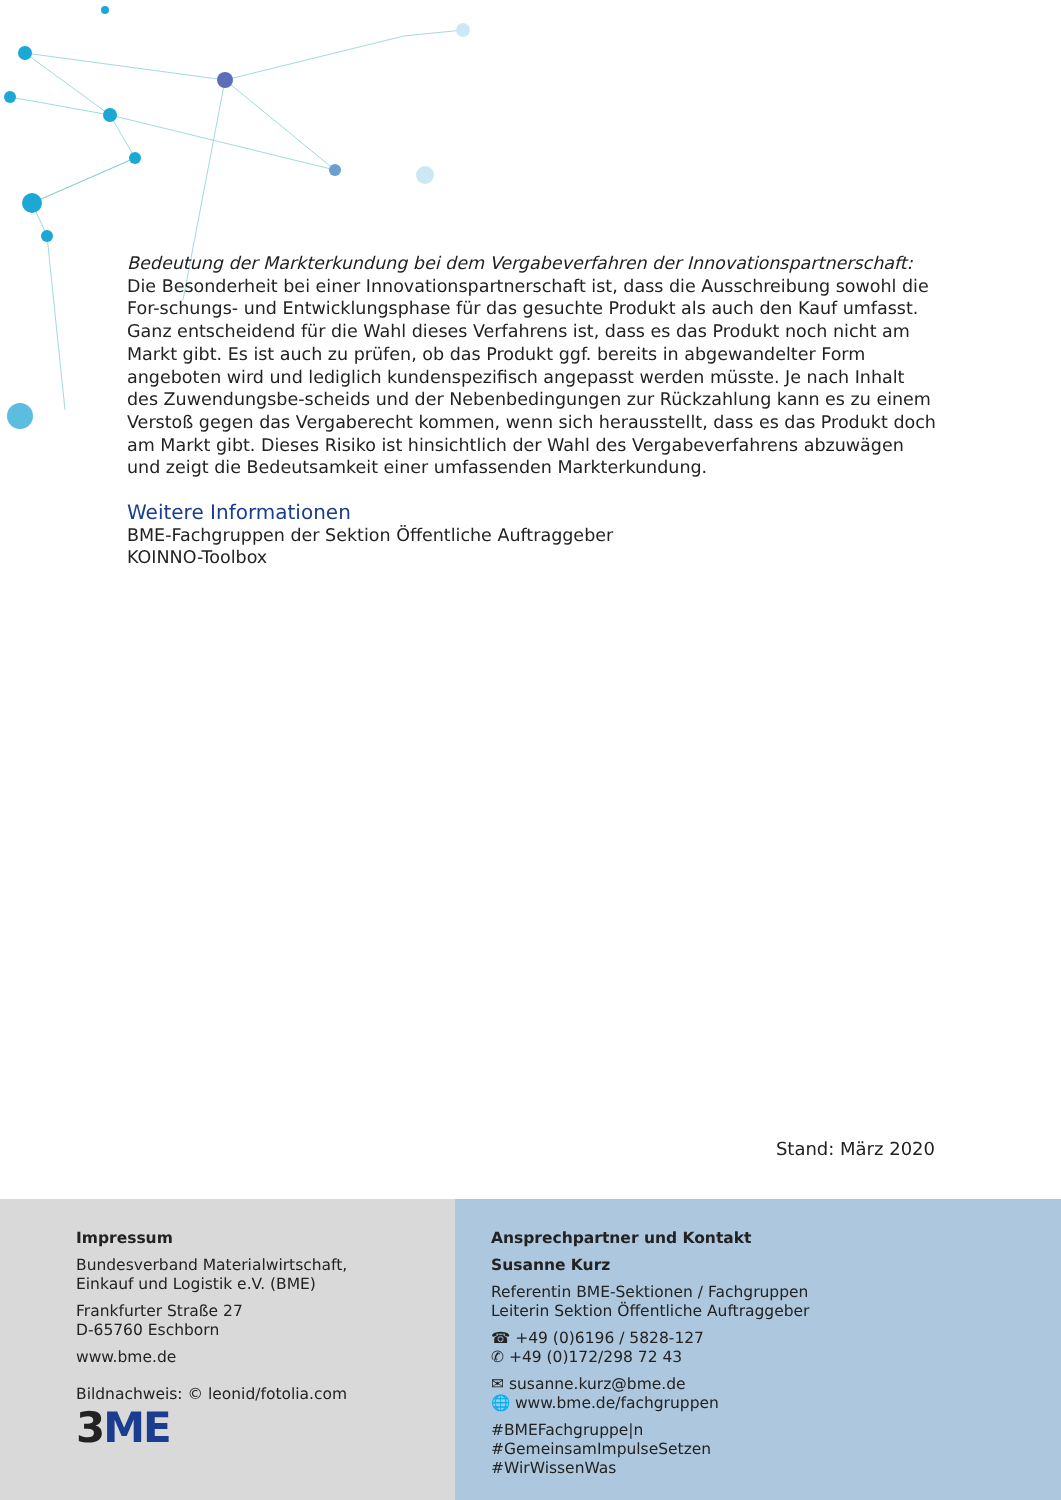Bedeutung der Markterkundung bei dem Vergabeverfahren der Innovationspartnerschaft:
Die Besonderheit bei einer Innovationspartnerschaft ist, dass die Ausschreibung sowohl die For-schungs- und Entwicklungsphase für das gesuchte Produkt als auch den Kauf umfasst.
Ganz entscheidend für die Wahl dieses Verfahrens ist, dass es das Produkt noch nicht am Markt gibt. Es ist auch zu prüfen, ob das Produkt ggf. bereits in abgewandelter Form angeboten wird und lediglich kundenspezifisch angepasst werden müsste. Je nach Inhalt des Zuwendungsbe-scheids und der Nebenbedingungen zur Rückzahlung kann es zu einem Verstoß gegen das Vergaberecht kommen, wenn sich herausstellt, dass es das Produkt doch am Markt gibt. Dieses Risiko ist hinsichtlich der Wahl des Vergabeverfahrens abzuwägen und zeigt die Bedeutsamkeit einer umfassenden Markterkundung.
Weitere Informationen
BME-Fachgruppen der Sektion Öffentliche Auftraggeber
KOINNO-Toolbox
Stand: März 2020
Impressum
Bundesverband Materialwirtschaft,
Einkauf und Logistik e.V. (BME)
Frankfurter Straße 27
D-65760 Eschborn
www.bme.de
Bildnachweis: © leonid/fotolia.com
3ME
Ansprechpartner und Kontakt
Susanne Kurz
Referentin BME-Sektionen / Fachgruppen
Leiterin Sektion Öffentliche Auftraggeber
☎ +49 (0)6196 / 5828-127
✆ +49 (0)172/298 72 43
✉ susanne.kurz@bme.de
🌐 www.bme.de/fachgruppen
#BMEFachgruppe|n
#GemeinsamImpulseSetzen
#WirWissenWas